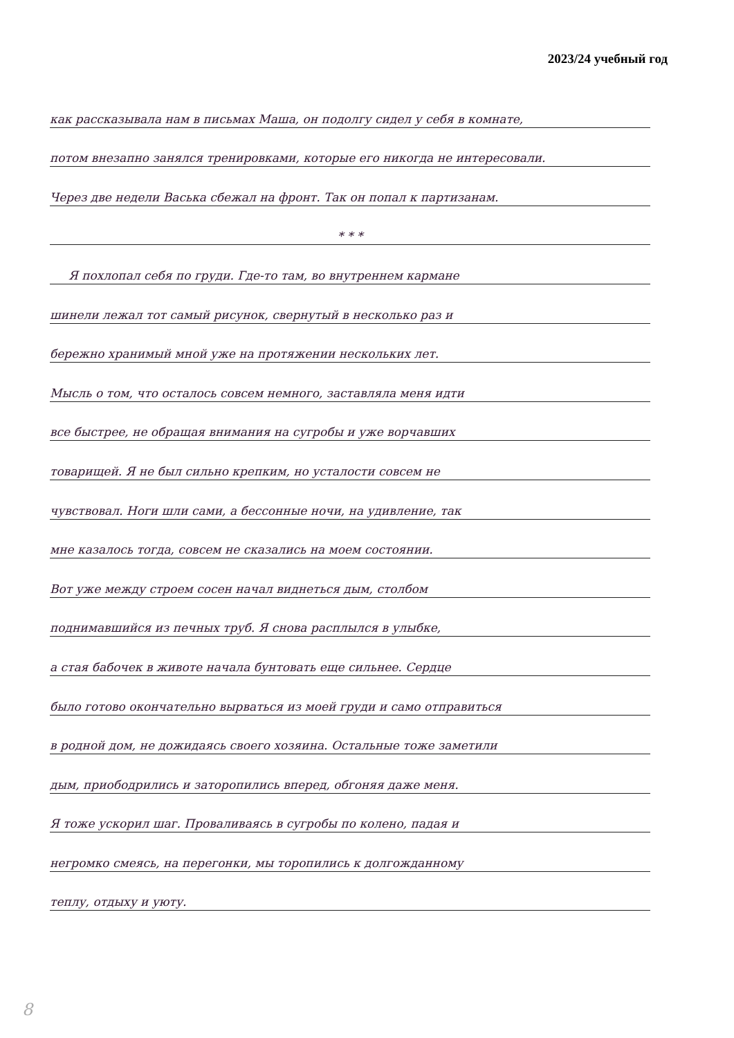2023/24 учебный год
как рассказывала нам в письмах Маша, он подолгу сидел у себя в комнате,
потом внезапно занялся тренировками, которые его никогда не интересовали.
Через две недели Васька сбежал на фронт. Так он попал к партизанам.
* * *
Я похлопал себя по груди. Где-то там, во внутреннем кармане
шинели лежал тот самый рисунок, свернутый в несколько раз и
бережно хранимый мной уже на протяжении нескольких лет.
Мысль о том, что осталось совсем немного, заставляла меня идти
все быстрее, не обращая внимания на сугробы и уже ворчавших
товарищей. Я не был сильно крепким, но усталости совсем не
чувствовал. Ноги шли сами, а бессонные ночи, на удивление, так
мне казалось тогда, совсем не сказались на моем состоянии.
Вот уже между строем сосен начал виднеться дым, столбом
поднимавшийся из печных труб. Я снова расплылся в улыбке,
а стая бабочек в животе начала бунтовать еще сильнее. Сердце
было готово окончательно вырваться из моей груди и само отправиться
в родной дом, не дожидаясь своего хозяина. Остальные тоже заметили
дым, приободрились и заторопились вперед, обгоняя даже меня.
Я тоже ускорил шаг. Проваливаясь в сугробы по колено, падая и
негромко смеясь, на перегонки, мы торопились к долгожданному
теплу, отдыху и уюту.
8